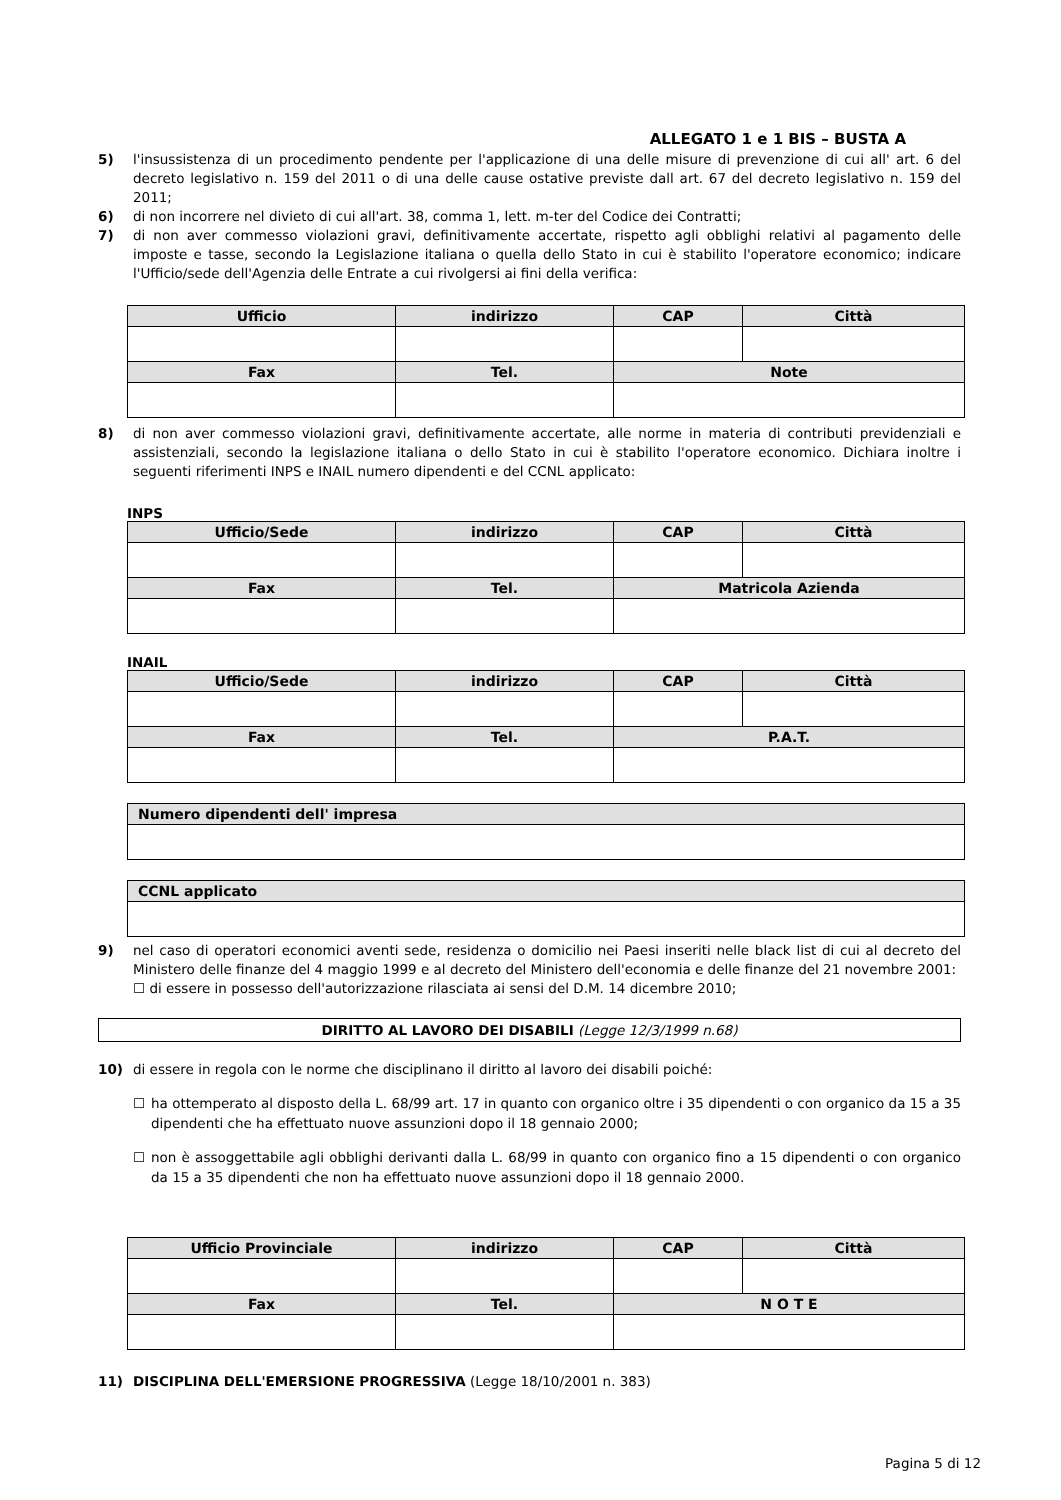ALLEGATO 1 e 1 BIS – BUSTA A
5) l'insussistenza di un procedimento pendente per l'applicazione di una delle misure di prevenzione di cui all' art. 6 del decreto legislativo n. 159 del 2011 o di una delle cause ostative previste dall art. 67 del decreto legislativo n. 159 del 2011;
6) di non incorrere nel divieto di cui all'art. 38, comma 1, lett. m-ter del Codice dei Contratti;
7) di non aver commesso violazioni gravi, definitivamente accertate, rispetto agli obblighi relativi al pagamento delle imposte e tasse, secondo la Legislazione italiana o quella dello Stato in cui è stabilito l'operatore economico; indicare l'Ufficio/sede dell'Agenzia delle Entrate a cui rivolgersi ai fini della verifica:
| Ufficio | indirizzo | CAP | Città |
| --- | --- | --- | --- |
| Fax | Tel. | Note | |
8) di non aver commesso violazioni gravi, definitivamente accertate, alle norme in materia di contributi previdenziali e assistenziali, secondo la legislazione italiana o dello Stato in cui è stabilito l'operatore economico. Dichiara inoltre i seguenti riferimenti INPS e INAIL numero dipendenti e del CCNL applicato:
INPS
| Ufficio/Sede | indirizzo | CAP | Città |
| --- | --- | --- | --- |
| Fax | Tel. | Matricola Azienda | |
INAIL
| Ufficio/Sede | indirizzo | CAP | Città |
| --- | --- | --- | --- |
| Fax | Tel. | P.A.T. | |
| Numero dipendenti dell' impresa |
| --- |
| CCNL applicato |
| --- |
9) nel caso di operatori economici aventi sede, residenza o domicilio nei Paesi inseriti nelle black list di cui al decreto del Ministero delle finanze del 4 maggio 1999 e al decreto del Ministero dell'economia e delle finanze del 21 novembre 2001:
☐ di essere in possesso dell'autorizzazione rilasciata ai sensi del D.M. 14 dicembre 2010;
DIRITTO AL LAVORO DEI DISABILI (Legge 12/3/1999 n.68)
10) di essere in regola con le norme che disciplinano il diritto al lavoro dei disabili poiché:
☐ ha ottemperato al disposto della L. 68/99 art. 17 in quanto con organico oltre i 35 dipendenti o con organico da 15 a 35 dipendenti che ha effettuato nuove assunzioni dopo il 18 gennaio 2000;
☐ non è assoggettabile agli obblighi derivanti dalla L. 68/99 in quanto con organico fino a 15 dipendenti o con organico da 15 a 35 dipendenti che non ha effettuato nuove assunzioni dopo il 18 gennaio 2000.
| Ufficio Provinciale | indirizzo | CAP | Città |
| --- | --- | --- | --- |
| Fax | Tel. | N O T E | |
11) DISCIPLINA DELL'EMERSIONE PROGRESSIVA (Legge 18/10/2001 n. 383)
Pagina 5 di 12